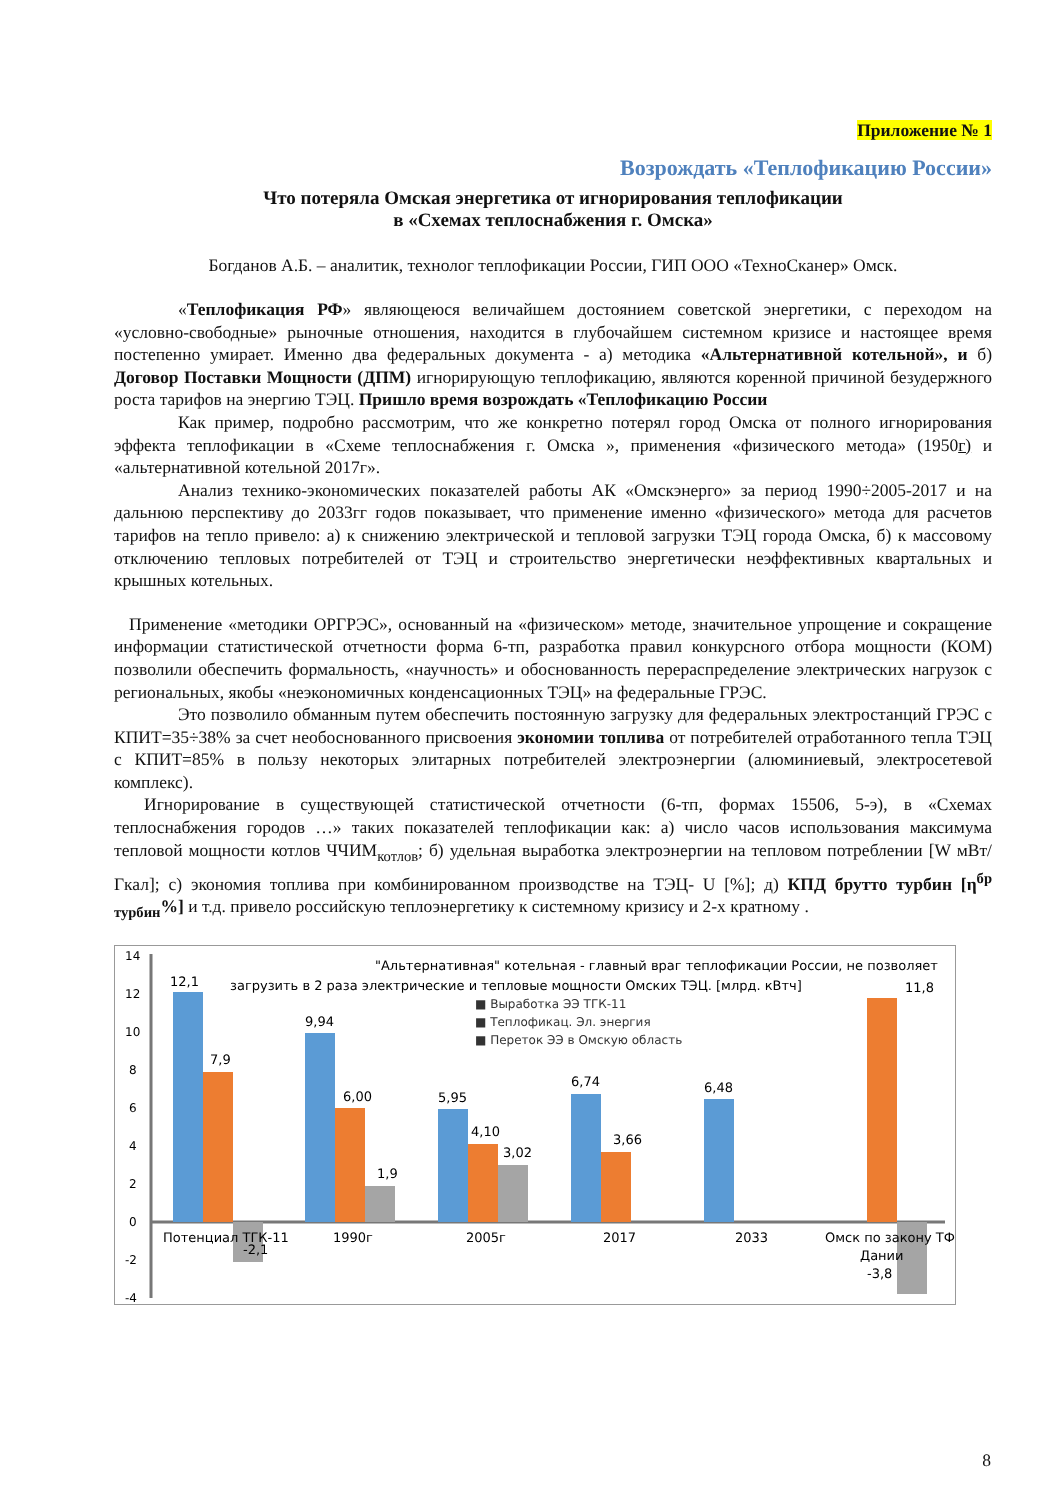Приложение № 1
Возрождать «Теплофикацию России»
Что потеряла Омская энергетика от игнорирования теплофикации
в «Схемах теплоснабжения г. Омска»
Богданов А.Б. – аналитик, технолог теплофикации России, ГИП ООО «ТехноСканер» Омск.
«Теплофикация РФ» являющеюся величайшем достоянием советской энергетики, с переходом на «условно-свободные» рыночные отношения, находится в глубочайшем системном кризисе и настоящее время постепенно умирает. Именно два федеральных документа - а) методика «Альтернативной котельной», и б) Договор Поставки Мощности (ДПМ) игнорирующую теплофикацию, являются коренной причиной безудержного роста тарифов на энергию ТЭЦ. Пришло время возрождать «Теплофикацию России
Как пример, подробно рассмотрим, что же конкретно потерял город Омска от полного игнорирования эффекта теплофикации в «Схеме теплоснабжения г. Омска », применения «физического метода» (1950г) и «альтернативной котельной 2017г».
Анализ технико-экономических показателей работы АК «Омскэнерго» за период 1990÷2005-2017 и на дальнюю перспективу до 2033гг годов показывает, что применение именно «физического» метода для расчетов тарифов на тепло привело: а) к снижению электрической и тепловой загрузки ТЭЦ города Омска, б) к массовому отключению тепловых потребителей от ТЭЦ и строительство энергетически неэффективных квартальных и крышных котельных.
Применение «методики ОРГРЭС», основанный на «физическом» методе, значительное упрощение и сокращение информации статистической отчетности форма 6-тп, разработка правил конкурсного отбора мощности (КОМ) позволили обеспечить формальность, «научность» и обоснованность перераспределение электрических нагрузок с региональных, якобы «неэкономичных конденсационных ТЭЦ» на федеральные ГРЭС.
Это позволило обманным путем обеспечить постоянную загрузку для федеральных электростанций ГРЭС с КПИТ=35÷38% за счет необоснованного присвоения экономии топлива от потребителей отработанного тепла ТЭЦ с КПИТ=85% в пользу некоторых элитарных потребителей электроэнергии (алюминиевый, электросетевой комплекс).
Игнорирование в существующей статистической отчетности (6-тп, формах 15506, 5-э), в «Схемах теплоснабжения городов …» таких показателей теплофикации как: а) число часов использования максимума тепловой мощности котлов ЧЧИМ<sub>котлов</sub>; б) удельная выработка электроэнергии на тепловом потреблении [W мВт/Гкал]; с) экономия топлива при комбинированном производстве на ТЭЦ- U [%]; д) КПД брутто турбин [η<sup>бр</sup> <sub>турбин</sub>%] и т.д. привело российскую теплоэнергетику к системному кризису и 2-х кратному .
"Альтернативная" котельная - главный враг теплофикации России, не позволяет
загрузить в 2 раза электрические и тепловые мощности Омских ТЭЦ. [млрд. кВтч]
■ Выработка ЭЭ ТГК-11
■ Теплофикац. Эл. энергия
■ Переток ЭЭ в Омскую область
14
12
10
8
6
4
2
0
-2
-4
12,1
7,9
-2,1
9,94
6,00
1,9
5,95
4,10
3,02
6,74
3,66
6,48
11,8
-3,8
Потенциал ТГК-11
1990г
2005г
2017
2033
Омск по закону ТФ
Дании
8